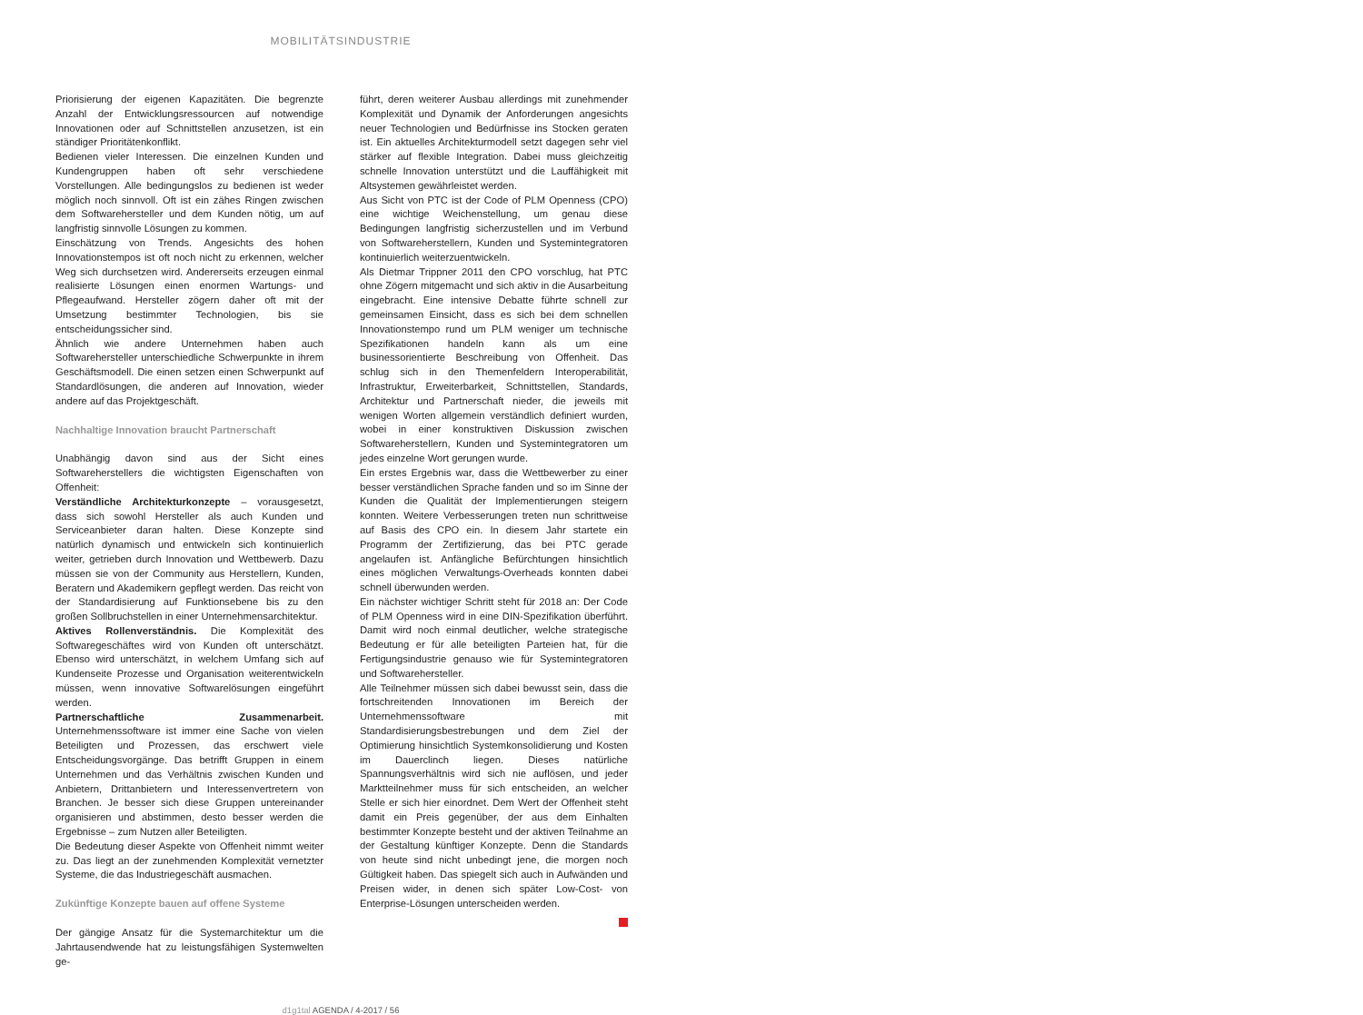MOBILITÄTSINDUSTRIE
Priorisierung der eigenen Kapazitäten. Die begrenzte Anzahl der Entwicklungsressourcen auf notwendige Innovationen oder auf Schnittstellen anzusetzen, ist ein ständiger Prioritätenkonflikt.
Bedienen vieler Interessen. Die einzelnen Kunden und Kundengruppen haben oft sehr verschiedene Vorstellungen. Alle bedingungslos zu bedienen ist weder möglich noch sinnvoll. Oft ist ein zähes Ringen zwischen dem Softwarehersteller und dem Kunden nötig, um auf langfristig sinnvolle Lösungen zu kommen.
Einschätzung von Trends. Angesichts des hohen Innovationstempos ist oft noch nicht zu erkennen, welcher Weg sich durchsetzen wird. Andererseits erzeugen einmal realisierte Lösungen einen enormen Wartungs- und Pflegeaufwand. Hersteller zögern daher oft mit der Umsetzung bestimmter Technologien, bis sie entscheidungssicher sind.
Ähnlich wie andere Unternehmen haben auch Softwarehersteller unterschiedliche Schwerpunkte in ihrem Geschäftsmodell. Die einen setzen einen Schwerpunkt auf Standardlösungen, die anderen auf Innovation, wieder andere auf das Projektgeschäft.
Nachhaltige Innovation braucht Partnerschaft
Unabhängig davon sind aus der Sicht eines Softwareherstellers die wichtigsten Eigenschaften von Offenheit:
Verständliche Architekturkonzepte – vorausgesetzt, dass sich sowohl Hersteller als auch Kunden und Serviceanbieter daran halten. Diese Konzepte sind natürlich dynamisch und entwickeln sich kontinuierlich weiter, getrieben durch Innovation und Wettbewerb. Dazu müssen sie von der Community aus Herstellern, Kunden, Beratern und Akademikern gepflegt werden. Das reicht von der Standardisierung auf Funktionsebene bis zu den großen Sollbruchstellen in einer Unternehmensarchitektur.
Aktives Rollenverständnis. Die Komplexität des Softwaregeschäftes wird von Kunden oft unterschätzt. Ebenso wird unterschätzt, in welchem Umfang sich auf Kundenseite Prozesse und Organisation weiterentwickeln müssen, wenn innovative Softwarelösungen eingeführt werden.
Partnerschaftliche Zusammenarbeit. Unternehmenssoftware ist immer eine Sache von vielen Beteiligten und Prozessen, das erschwert viele Entscheidungsvorgänge. Das betrifft Gruppen in einem Unternehmen und das Verhältnis zwischen Kunden und Anbietern, Drittanbietern und Interessenvertretern von Branchen. Je besser sich diese Gruppen untereinander organisieren und abstimmen, desto besser werden die Ergebnisse – zum Nutzen aller Beteiligten.
Die Bedeutung dieser Aspekte von Offenheit nimmt weiter zu. Das liegt an der zunehmenden Komplexität vernetzter Systeme, die das Industriegeschäft ausmachen.
Zukünftige Konzepte bauen auf offene Systeme
Der gängige Ansatz für die Systemarchitektur um die Jahrtausendwende hat zu leistungsfähigen Systemwelten ge-
führt, deren weiterer Ausbau allerdings mit zunehmender Komplexität und Dynamik der Anforderungen angesichts neuer Technologien und Bedürfnisse ins Stocken geraten ist. Ein aktuelles Architekturmodell setzt dagegen sehr viel stärker auf flexible Integration. Dabei muss gleichzeitig schnelle Innovation unterstützt und die Lauffähigkeit mit Altsystemen gewährleistet werden.
Aus Sicht von PTC ist der Code of PLM Openness (CPO) eine wichtige Weichenstellung, um genau diese Bedingungen langfristig sicherzustellen und im Verbund von Softwareherstellern, Kunden und Systemintegratoren kontinuierlich weiterzuentwickeln.
Als Dietmar Trippner 2011 den CPO vorschlug, hat PTC ohne Zögern mitgemacht und sich aktiv in die Ausarbeitung eingebracht. Eine intensive Debatte führte schnell zur gemeinsamen Einsicht, dass es sich bei dem schnellen Innovationstempo rund um PLM weniger um technische Spezifikationen handeln kann als um eine businessorientierte Beschreibung von Offenheit. Das schlug sich in den Themenfeldern Interoperabilität, Infrastruktur, Erweiterbarkeit, Schnittstellen, Standards, Architektur und Partnerschaft nieder, die jeweils mit wenigen Worten allgemein verständlich definiert wurden, wobei in einer konstruktiven Diskussion zwischen Softwareherstellern, Kunden und Systemintegratoren um jedes einzelne Wort gerungen wurde.
Ein erstes Ergebnis war, dass die Wettbewerber zu einer besser verständlichen Sprache fanden und so im Sinne der Kunden die Qualität der Implementierungen steigern konnten. Weitere Verbesserungen treten nun schrittweise auf Basis des CPO ein. In diesem Jahr startete ein Programm der Zertifizierung, das bei PTC gerade angelaufen ist. Anfängliche Befürchtungen hinsichtlich eines möglichen Verwaltungs-Overheads konnten dabei schnell überwunden werden.
Ein nächster wichtiger Schritt steht für 2018 an: Der Code of PLM Openness wird in eine DIN-Spezifikation überführt. Damit wird noch einmal deutlicher, welche strategische Bedeutung er für alle beteiligten Parteien hat, für die Fertigungsindustrie genauso wie für Systemintegratoren und Softwarehersteller.
Alle Teilnehmer müssen sich dabei bewusst sein, dass die fortschreitenden Innovationen im Bereich der Unternehmenssoftware mit Standardisierungsbestrebungen und dem Ziel der Optimierung hinsichtlich Systemkonsolidierung und Kosten im Dauerclinch liegen. Dieses natürliche Spannungsverhältnis wird sich nie auflösen, und jeder Marktteilnehmer muss für sich entscheiden, an welcher Stelle er sich hier einordnet. Dem Wert der Offenheit steht damit ein Preis gegenüber, der aus dem Einhalten bestimmter Konzepte besteht und der aktiven Teilnahme an der Gestaltung künftiger Konzepte. Denn die Standards von heute sind nicht unbedingt jene, die morgen noch Gültigkeit haben. Das spiegelt sich auch in Aufwänden und Preisen wider, in denen sich später Low-Cost- von Enterprise-Lösungen unterscheiden werden.
d1g1tal AGENDA / 4-2017 / 56